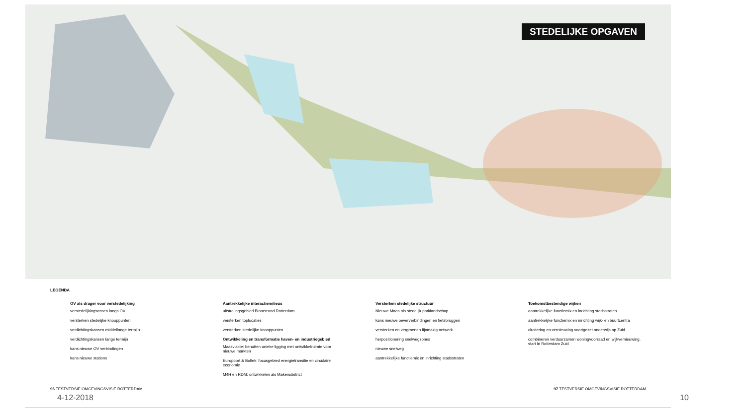STEDELIJKE OPGAVEN
LEGENDA
OV als drager voor verstedelijking
verstedelijkingsassen langs OV
versterken stedelijke knooppunten
verdichtingskansen middellange termijn
verdichtingskansen lange termijn
kans nieuwe OV verbindingen
kans nieuwe stations
Aantrekkelijke interactiemilieus
uitstralingsgebied Binnenstad Rotterdam
versterken toplocaties
versterken stedelijke knooppunten
Ontwikkeling en transformatie haven- en industriegebied
Maasvlakte: benutten unieke ligging met ontwikkelruimte voor nieuwe markten
Europoort & Botlek: focusgebied energietransitie en circulaire economie
M4H en RDM: ontwikkelen als Makersdistrict
Versterken stedelijke structuur
Nieuwe Maas als stedelijk parklandschap
kans nieuwe oeververbindingen en fietsbruggen
versterken en vergroenen fijnmazig netwerk
herpositionering snelwegzones
nieuwe snelweg
aantrekkelijke functiemix en inrichting stadsstraten
Toekomstbestendige wijken
aantrekkelijke functiemix en inrichting stadsstraten
aantrekkelijke functiemix en inrichting wijk- en buurtcentra
clustering en vernieuwing voortgezet onderwijs op Zuid
combineren verduurzamen woningvoorraad en wijkvernieuwing, start in Rotterdam Zuid
96 TESTVERSIE OMGEVINGSVISIE ROTTERDAM 97 TESTVERSIE OMGEVINGSVISIE ROTTERDAM
4-12-2018 10